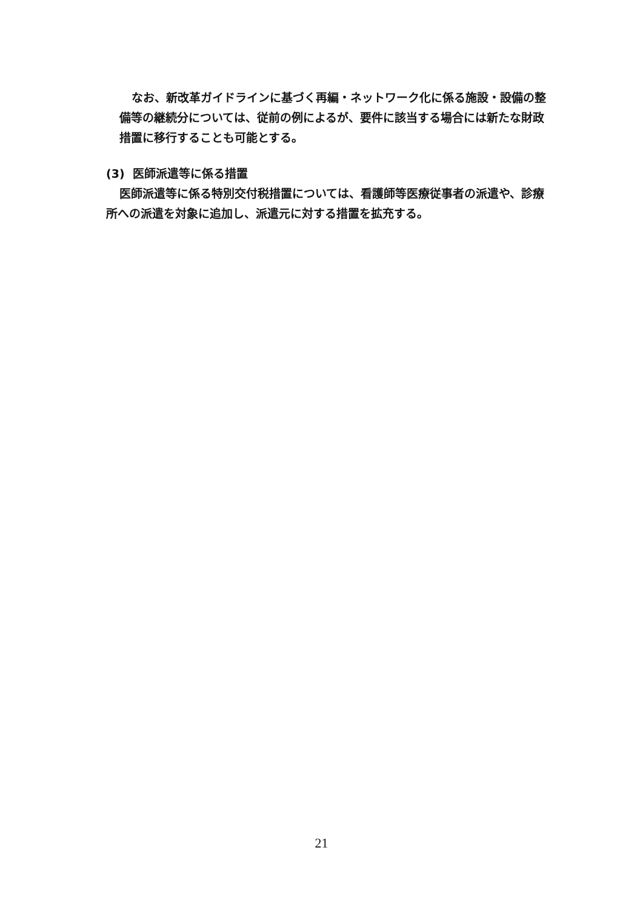なお、新改革ガイドラインに基づく再編・ネットワーク化に係る施設・設備の整備等の継続分については、従前の例によるが、要件に該当する場合には新たな財政措置に移行することも可能とする。
(3) 医師派遣等に係る措置
医師派遣等に係る特別交付税措置については、看護師等医療従事者の派遣や、診療所への派遣を対象に追加し、派遣元に対する措置を拡充する。
21